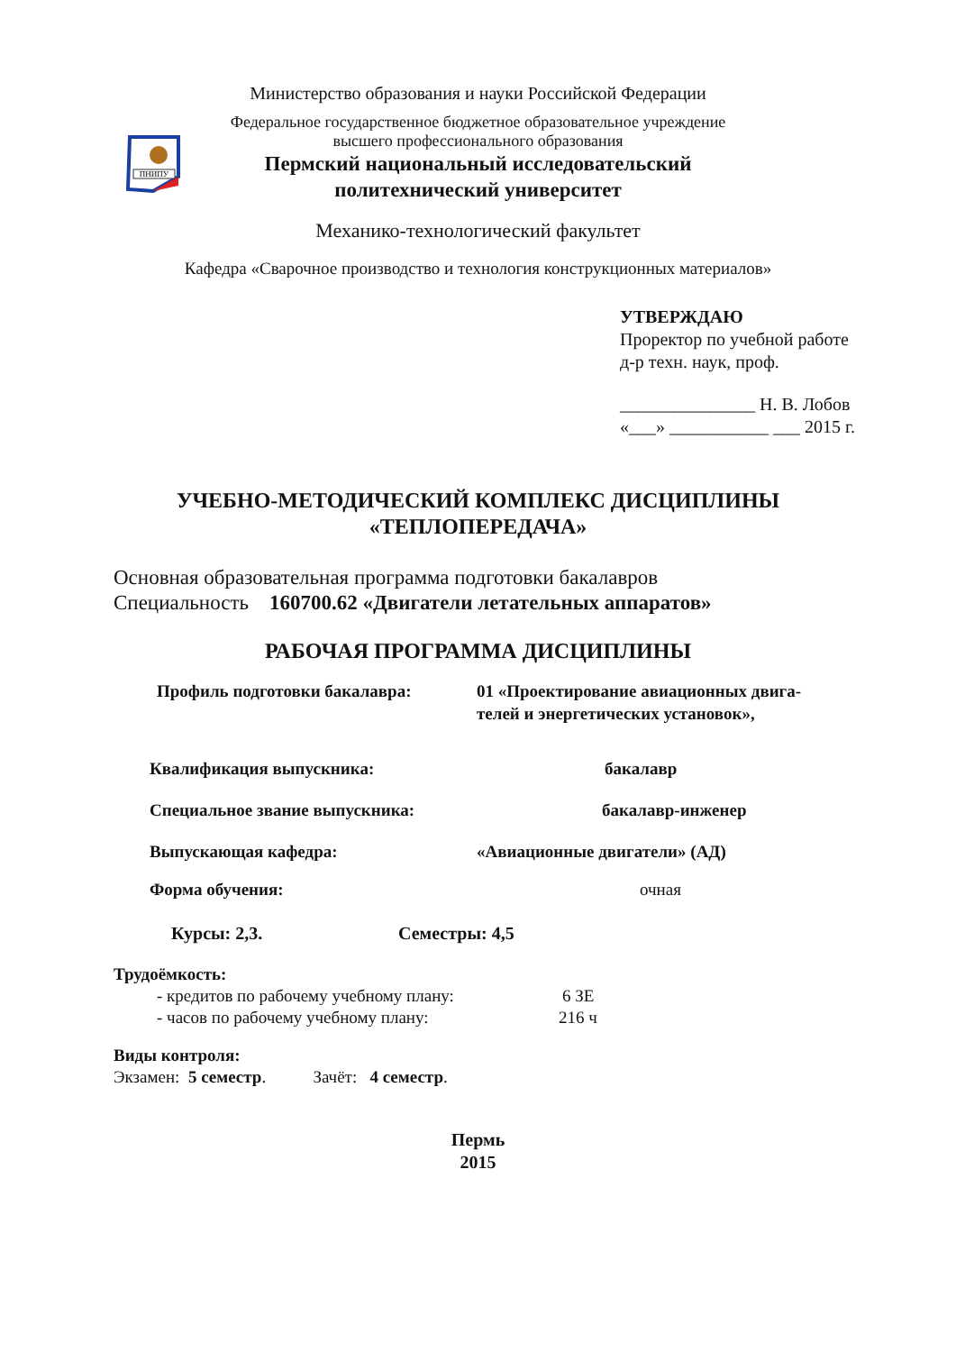ПНИПУ
Министерство образования и науки Российской Федерации
Федеральное государственное бюджетное образовательное учреждение
высшего профессионального образования
Пермский национальный исследовательский
политехнический университет
Механико-технологический факультет
Кафедра «Сварочное производство и технология конструкционных материалов»
УТВЕРЖДАЮ
Проректор по учебной работе
д-р техн. наук, проф.
_______________ Н. В. Лобов
«___» ___________ ___ 2015 г.
УЧЕБНО-МЕТОДИЧЕСКИЙ КОМПЛЕКС ДИСЦИПЛИНЫ
«ТЕПЛОПЕРЕДАЧА»
Основная образовательная программа подготовки бакалавров
Специальность 160700.62 «Двигатели летательных аппаратов»
РАБОЧАЯ ПРОГРАММА ДИСЦИПЛИНЫ
Профиль подготовки бакалавра: 01 «Проектирование авиационных двига-
телей и энергетических установок»,
Квалификация выпускника: бакалавр
Специальное звание выпускника: бакалавр-инженер
Выпускающая кафедра: «Авиационные двигатели» (АД)
Форма обучения: очная
Курсы: 2,3. Семестры: 4,5
Трудоёмкость:
- кредитов по рабочему учебному плану: 6 ЗЕ
- часов по рабочему учебному плану: 216 ч
Виды контроля:
Экзамен: 5 семестр. Зачёт: 4 семестр.
Пермь
2015